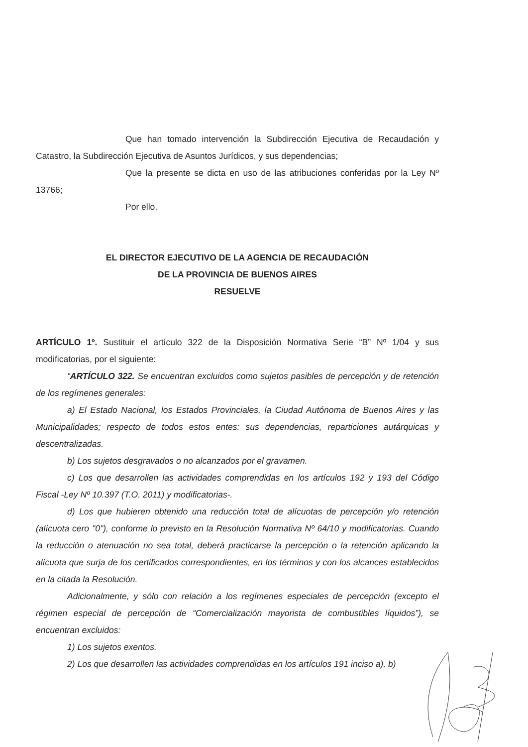Que han tomado intervención la Subdirección Ejecutiva de Recaudación y Catastro, la Subdirección Ejecutiva de Asuntos Jurídicos, y sus dependencias;
Que la presente se dicta en uso de las atribuciones conferidas por la Ley Nº 13766;
Por ello,
EL DIRECTOR EJECUTIVO DE LA AGENCIA DE RECAUDACIÓN
DE LA PROVINCIA DE BUENOS AIRES
RESUELVE
ARTÍCULO 1º. Sustituir el artículo 322 de la Disposición Normativa Serie “B” Nº 1/04 y sus modificatorias, por el siguiente:
“ARTÍCULO 322. Se encuentran excluidos como sujetos pasibles de percepción y de retención de los regímenes generales:
a) El Estado Nacional, los Estados Provinciales, la Ciudad Autónoma de Buenos Aires y las Municipalidades; respecto de todos estos entes: sus dependencias, reparticiones autárquicas y descentralizadas.
b) Los sujetos desgravados o no alcanzados por el gravamen.
c) Los que desarrollen las actividades comprendidas en los artículos 192 y 193 del Código Fiscal -Ley Nº 10.397 (T.O. 2011) y modificatorias-.
d) Los que hubieren obtenido una reducción total de alícuotas de percepción y/o retención (alícuota cero "0"), conforme lo previsto en la Resolución Normativa Nº 64/10 y modificatorias. Cuando la reducción o atenuación no sea total, deberá practicarse la percepción o la retención aplicando la alícuota que surja de los certificados correspondientes, en los términos y con los alcances establecidos en la citada la Resolución.
Adicionalmente, y sólo con relación a los regímenes especiales de percepción (excepto el régimen especial de percepción de “Comercialización mayorista de combustibles líquidos”), se encuentran excluidos:
1) Los sujetos exentos.
2) Los que desarrollen las actividades comprendidas en los artículos 191 inciso a), b)